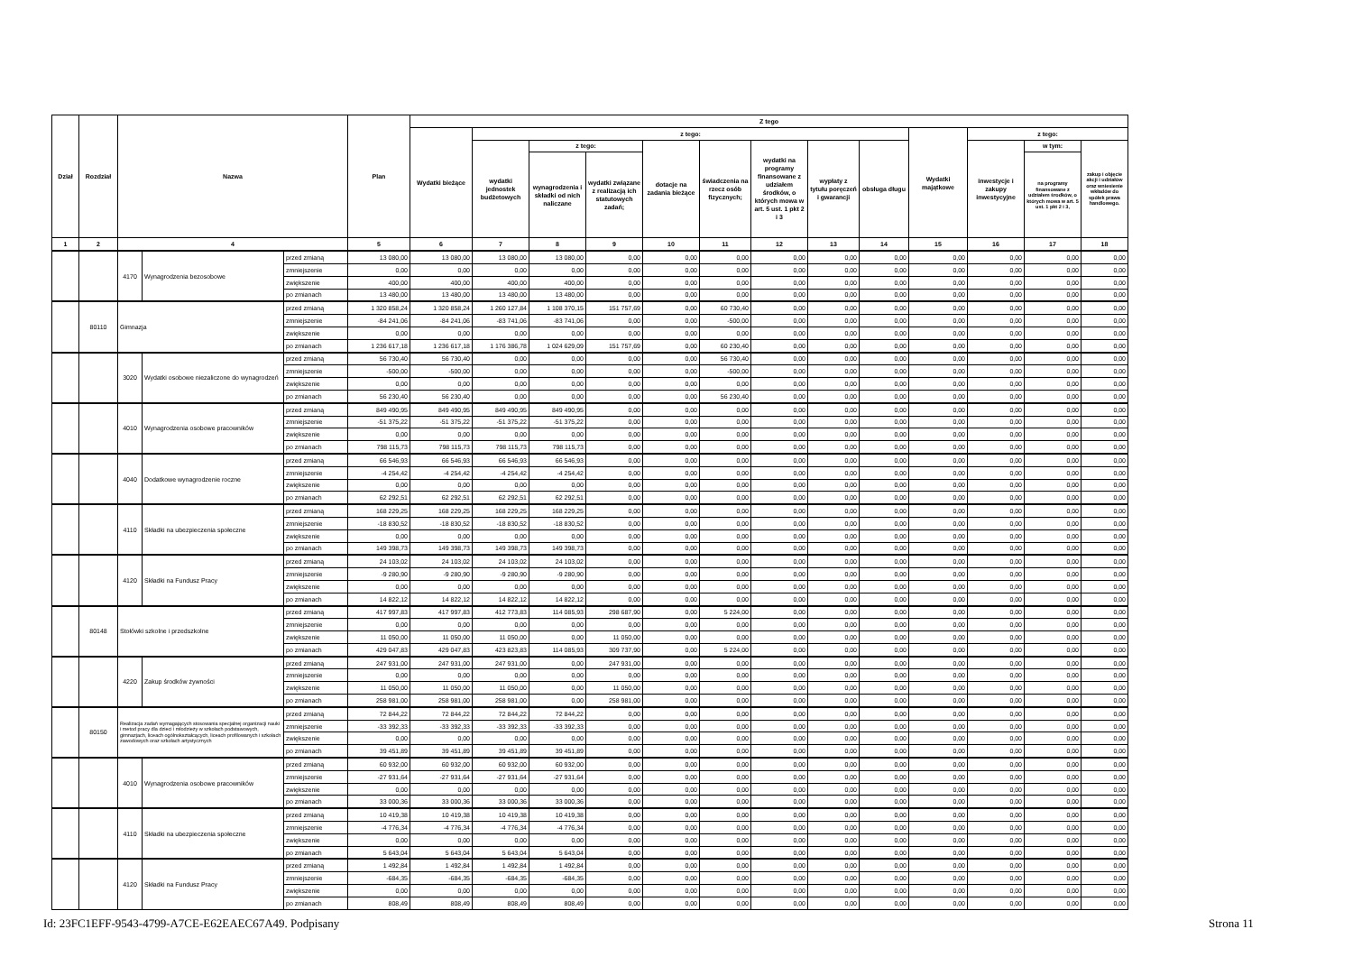| Dział | Rozdział | Nazwa | | | Plan | Z tego | | | | | | | | | | | | |
| --- | --- | --- | --- | --- | --- | --- | --- | --- | --- | --- | --- | --- | --- | --- | --- | --- | --- | --- |
| | | | | | | Wydatki bieżące | z tego: | | | | | | | | Wydatki majątkowe | z tego: | | |
| | | | | | | | wydatki jednostek budżetowych | z tego: | | dotacje na zadania bieżące | świadczenia na rzecz osób fizycznych; | wydatki na programy finansowane z udziałem środków, o których mowa w art. 5 ust. 1 pkt 2 i 3 | wypłaty z tytułu poręczeń i gwarancji | obsługa długu | | inwestycje i zakupy inwestycyjne | w tym: | zakup i objęcie akcji i udziałów oraz wniesienie wkładów do spółek prawa handlowego. |
| | | | | | | | | wynagrodzenia i składki od nich naliczane | wydatki związane z realizacją ich statutowych zadań; | | | | | | | | na programy finansowane z udziałem środków, o których mowa w art. 5 ust. 1 pkt 2 i 3, | |
| 1 | 2 | 4 | | | 5 | 6 | 7 | 8 | 9 | 10 | 11 | 12 | 13 | 14 | 15 | 16 | 17 | 18 |
| | | 4170 | Wynagrodzenia bezosobowe | przed zmianą | 13 080,00 | 13 080,00 | 13 080,00 | 13 080,00 | 0,00 | 0,00 | 0,00 | 0,00 | 0,00 | 0,00 | 0,00 | 0,00 | 0,00 | 0,00 |
| | | | | zmniejszenie | 0,00 | 0,00 | 0,00 | 0,00 | 0,00 | 0,00 | 0,00 | 0,00 | 0,00 | 0,00 | 0,00 | 0,00 | 0,00 | 0,00 |
| | | | | zwiększenie | 400,00 | 400,00 | 400,00 | 400,00 | 0,00 | 0,00 | 0,00 | 0,00 | 0,00 | 0,00 | 0,00 | 0,00 | 0,00 | 0,00 |
| | | | | po zmianach | 13 480,00 | 13 480,00 | 13 480,00 | 13 480,00 | 0,00 | 0,00 | 0,00 | 0,00 | 0,00 | 0,00 | 0,00 | 0,00 | 0,00 | 0,00 |
| | 80110 | Gimnazja | | przed zmianą | 1 320 858,24 | 1 320 858,24 | 1 260 127,84 | 1 108 370,15 | 151 757,69 | 0,00 | 60 730,40 | 0,00 | 0,00 | 0,00 | 0,00 | 0,00 | 0,00 | 0,00 |
| | | | | zmniejszenie | -84 241,06 | -84 241,06 | -83 741,06 | -83 741,06 | 0,00 | 0,00 | -500,00 | 0,00 | 0,00 | 0,00 | 0,00 | 0,00 | 0,00 | 0,00 |
| | | | | zwiększenie | 0,00 | 0,00 | 0,00 | 0,00 | 0,00 | 0,00 | 0,00 | 0,00 | 0,00 | 0,00 | 0,00 | 0,00 | 0,00 | 0,00 |
| | | | | po zmianach | 1 236 617,18 | 1 236 617,18 | 1 176 386,78 | 1 024 629,09 | 151 757,69 | 0,00 | 60 230,40 | 0,00 | 0,00 | 0,00 | 0,00 | 0,00 | 0,00 | 0,00 |
| | | 3020 | Wydatki osobowe niezaliczone do wynagrodzeń | przed zmianą | 56 730,40 | 56 730,40 | 0,00 | 0,00 | 0,00 | 0,00 | 56 730,40 | 0,00 | 0,00 | 0,00 | 0,00 | 0,00 | 0,00 | 0,00 |
| | | | | zmniejszenie | -500,00 | -500,00 | 0,00 | 0,00 | 0,00 | 0,00 | -500,00 | 0,00 | 0,00 | 0,00 | 0,00 | 0,00 | 0,00 | 0,00 |
| | | | | zwiększenie | 0,00 | 0,00 | 0,00 | 0,00 | 0,00 | 0,00 | 0,00 | 0,00 | 0,00 | 0,00 | 0,00 | 0,00 | 0,00 | 0,00 |
| | | | | po zmianach | 56 230,40 | 56 230,40 | 0,00 | 0,00 | 0,00 | 0,00 | 56 230,40 | 0,00 | 0,00 | 0,00 | 0,00 | 0,00 | 0,00 | 0,00 |
| | | 4010 | Wynagrodzenia osobowe pracowników | przed zmianą | 849 490,95 | 849 490,95 | 849 490,95 | 849 490,95 | 0,00 | 0,00 | 0,00 | 0,00 | 0,00 | 0,00 | 0,00 | 0,00 | 0,00 | 0,00 |
| | | | | zmniejszenie | -51 375,22 | -51 375,22 | -51 375,22 | -51 375,22 | 0,00 | 0,00 | 0,00 | 0,00 | 0,00 | 0,00 | 0,00 | 0,00 | 0,00 | 0,00 |
| | | | | zwiększenie | 0,00 | 0,00 | 0,00 | 0,00 | 0,00 | 0,00 | 0,00 | 0,00 | 0,00 | 0,00 | 0,00 | 0,00 | 0,00 | 0,00 |
| | | | | po zmianach | 798 115,73 | 798 115,73 | 798 115,73 | 798 115,73 | 0,00 | 0,00 | 0,00 | 0,00 | 0,00 | 0,00 | 0,00 | 0,00 | 0,00 | 0,00 |
| | | 4040 | Dodatkowe wynagrodzenie roczne | przed zmianą | 66 546,93 | 66 546,93 | 66 546,93 | 66 546,93 | 0,00 | 0,00 | 0,00 | 0,00 | 0,00 | 0,00 | 0,00 | 0,00 | 0,00 | 0,00 |
| | | | | zmniejszenie | -4 254,42 | -4 254,42 | -4 254,42 | -4 254,42 | 0,00 | 0,00 | 0,00 | 0,00 | 0,00 | 0,00 | 0,00 | 0,00 | 0,00 | 0,00 |
| | | | | zwiększenie | 0,00 | 0,00 | 0,00 | 0,00 | 0,00 | 0,00 | 0,00 | 0,00 | 0,00 | 0,00 | 0,00 | 0,00 | 0,00 | 0,00 |
| | | | | po zmianach | 62 292,51 | 62 292,51 | 62 292,51 | 62 292,51 | 0,00 | 0,00 | 0,00 | 0,00 | 0,00 | 0,00 | 0,00 | 0,00 | 0,00 | 0,00 |
| | | 4110 | Składki na ubezpieczenia społeczne | przed zmianą | 168 229,25 | 168 229,25 | 168 229,25 | 168 229,25 | 0,00 | 0,00 | 0,00 | 0,00 | 0,00 | 0,00 | 0,00 | 0,00 | 0,00 | 0,00 |
| | | | | zmniejszenie | -18 830,52 | -18 830,52 | -18 830,52 | -18 830,52 | 0,00 | 0,00 | 0,00 | 0,00 | 0,00 | 0,00 | 0,00 | 0,00 | 0,00 | 0,00 |
| | | | | zwiększenie | 0,00 | 0,00 | 0,00 | 0,00 | 0,00 | 0,00 | 0,00 | 0,00 | 0,00 | 0,00 | 0,00 | 0,00 | 0,00 | 0,00 |
| | | | | po zmianach | 149 398,73 | 149 398,73 | 149 398,73 | 149 398,73 | 0,00 | 0,00 | 0,00 | 0,00 | 0,00 | 0,00 | 0,00 | 0,00 | 0,00 | 0,00 |
| | | 4120 | Składki na Fundusz Pracy | przed zmianą | 24 103,02 | 24 103,02 | 24 103,02 | 24 103,02 | 0,00 | 0,00 | 0,00 | 0,00 | 0,00 | 0,00 | 0,00 | 0,00 | 0,00 | 0,00 |
| | | | | zmniejszenie | -9 280,90 | -9 280,90 | -9 280,90 | -9 280,90 | 0,00 | 0,00 | 0,00 | 0,00 | 0,00 | 0,00 | 0,00 | 0,00 | 0,00 | 0,00 |
| | | | | zwiększenie | 0,00 | 0,00 | 0,00 | 0,00 | 0,00 | 0,00 | 0,00 | 0,00 | 0,00 | 0,00 | 0,00 | 0,00 | 0,00 | 0,00 |
| | | | | po zmianach | 14 822,12 | 14 822,12 | 14 822,12 | 14 822,12 | 0,00 | 0,00 | 0,00 | 0,00 | 0,00 | 0,00 | 0,00 | 0,00 | 0,00 | 0,00 |
| | 80148 | Stołówki szkolne i przedszkolne | | przed zmianą | 417 997,83 | 417 997,83 | 412 773,83 | 114 085,93 | 298 687,90 | 0,00 | 5 224,00 | 0,00 | 0,00 | 0,00 | 0,00 | 0,00 | 0,00 | 0,00 |
| | | | | zmniejszenie | 0,00 | 0,00 | 0,00 | 0,00 | 0,00 | 0,00 | 0,00 | 0,00 | 0,00 | 0,00 | 0,00 | 0,00 | 0,00 | 0,00 |
| | | | | zwiększenie | 11 050,00 | 11 050,00 | 11 050,00 | 0,00 | 11 050,00 | 0,00 | 0,00 | 0,00 | 0,00 | 0,00 | 0,00 | 0,00 | 0,00 | 0,00 |
| | | | | po zmianach | 429 047,83 | 429 047,83 | 423 823,83 | 114 085,93 | 309 737,90 | 0,00 | 5 224,00 | 0,00 | 0,00 | 0,00 | 0,00 | 0,00 | 0,00 | 0,00 |
| | | 4220 | Zakup środków żywności | przed zmianą | 247 931,00 | 247 931,00 | 247 931,00 | 0,00 | 247 931,00 | 0,00 | 0,00 | 0,00 | 0,00 | 0,00 | 0,00 | 0,00 | 0,00 | 0,00 |
| | | | | zmniejszenie | 0,00 | 0,00 | 0,00 | 0,00 | 0,00 | 0,00 | 0,00 | 0,00 | 0,00 | 0,00 | 0,00 | 0,00 | 0,00 | 0,00 |
| | | | | zwiększenie | 11 050,00 | 11 050,00 | 11 050,00 | 0,00 | 11 050,00 | 0,00 | 0,00 | 0,00 | 0,00 | 0,00 | 0,00 | 0,00 | 0,00 | 0,00 |
| | | | | po zmianach | 258 981,00 | 258 981,00 | 258 981,00 | 0,00 | 258 981,00 | 0,00 | 0,00 | 0,00 | 0,00 | 0,00 | 0,00 | 0,00 | 0,00 | 0,00 |
| | 80150 | Realizacja zadań wymagających stosowania specjalnej organizacji nauki i metod pracy dla dzieci i młodzieży w szkołach podstawowych, gimnazjach, liceach ogólnokształcących, liceach profilowanych i szkołach zawodowych oraz szkołach artystycznych | | przed zmianą | 72 844,22 | 72 844,22 | 72 844,22 | 72 844,22 | 0,00 | 0,00 | 0,00 | 0,00 | 0,00 | 0,00 | 0,00 | 0,00 | 0,00 | 0,00 |
| | | | | zmniejszenie | -33 392,33 | -33 392,33 | -33 392,33 | -33 392,33 | 0,00 | 0,00 | 0,00 | 0,00 | 0,00 | 0,00 | 0,00 | 0,00 | 0,00 | 0,00 |
| | | | | zwiększenie | 0,00 | 0,00 | 0,00 | 0,00 | 0,00 | 0,00 | 0,00 | 0,00 | 0,00 | 0,00 | 0,00 | 0,00 | 0,00 | 0,00 |
| | | | | po zmianach | 39 451,89 | 39 451,89 | 39 451,89 | 39 451,89 | 0,00 | 0,00 | 0,00 | 0,00 | 0,00 | 0,00 | 0,00 | 0,00 | 0,00 | 0,00 |
| | | 4010 | Wynagrodzenia osobowe pracowników | przed zmianą | 60 932,00 | 60 932,00 | 60 932,00 | 60 932,00 | 0,00 | 0,00 | 0,00 | 0,00 | 0,00 | 0,00 | 0,00 | 0,00 | 0,00 | 0,00 |
| | | | | zmniejszenie | -27 931,64 | -27 931,64 | -27 931,64 | -27 931,64 | 0,00 | 0,00 | 0,00 | 0,00 | 0,00 | 0,00 | 0,00 | 0,00 | 0,00 | 0,00 |
| | | | | zwiększenie | 0,00 | 0,00 | 0,00 | 0,00 | 0,00 | 0,00 | 0,00 | 0,00 | 0,00 | 0,00 | 0,00 | 0,00 | 0,00 | 0,00 |
| | | | | po zmianach | 33 000,36 | 33 000,36 | 33 000,36 | 33 000,36 | 0,00 | 0,00 | 0,00 | 0,00 | 0,00 | 0,00 | 0,00 | 0,00 | 0,00 | 0,00 |
| | | 4110 | Składki na ubezpieczenia społeczne | przed zmianą | 10 419,38 | 10 419,38 | 10 419,38 | 10 419,38 | 0,00 | 0,00 | 0,00 | 0,00 | 0,00 | 0,00 | 0,00 | 0,00 | 0,00 | 0,00 |
| | | | | zmniejszenie | -4 776,34 | -4 776,34 | -4 776,34 | -4 776,34 | 0,00 | 0,00 | 0,00 | 0,00 | 0,00 | 0,00 | 0,00 | 0,00 | 0,00 | 0,00 |
| | | | | zwiększenie | 0,00 | 0,00 | 0,00 | 0,00 | 0,00 | 0,00 | 0,00 | 0,00 | 0,00 | 0,00 | 0,00 | 0,00 | 0,00 | 0,00 |
| | | | | po zmianach | 5 643,04 | 5 643,04 | 5 643,04 | 5 643,04 | 0,00 | 0,00 | 0,00 | 0,00 | 0,00 | 0,00 | 0,00 | 0,00 | 0,00 | 0,00 |
| | | 4120 | Składki na Fundusz Pracy | przed zmianą | 1 492,84 | 1 492,84 | 1 492,84 | 1 492,84 | 0,00 | 0,00 | 0,00 | 0,00 | 0,00 | 0,00 | 0,00 | 0,00 | 0,00 | 0,00 |
| | | | | zmniejszenie | -684,35 | -684,35 | -684,35 | -684,35 | 0,00 | 0,00 | 0,00 | 0,00 | 0,00 | 0,00 | 0,00 | 0,00 | 0,00 | 0,00 |
| | | | | zwiększenie | 0,00 | 0,00 | 0,00 | 0,00 | 0,00 | 0,00 | 0,00 | 0,00 | 0,00 | 0,00 | 0,00 | 0,00 | 0,00 | 0,00 |
| | | | | po zmianach | 808,49 | 808,49 | 808,49 | 808,49 | 0,00 | 0,00 | 0,00 | 0,00 | 0,00 | 0,00 | 0,00 | 0,00 | 0,00 | 0,00 |
Id: 23FC1EFF-9543-4799-A7CE-E62EAEC67A49. Podpisany
Strona 11